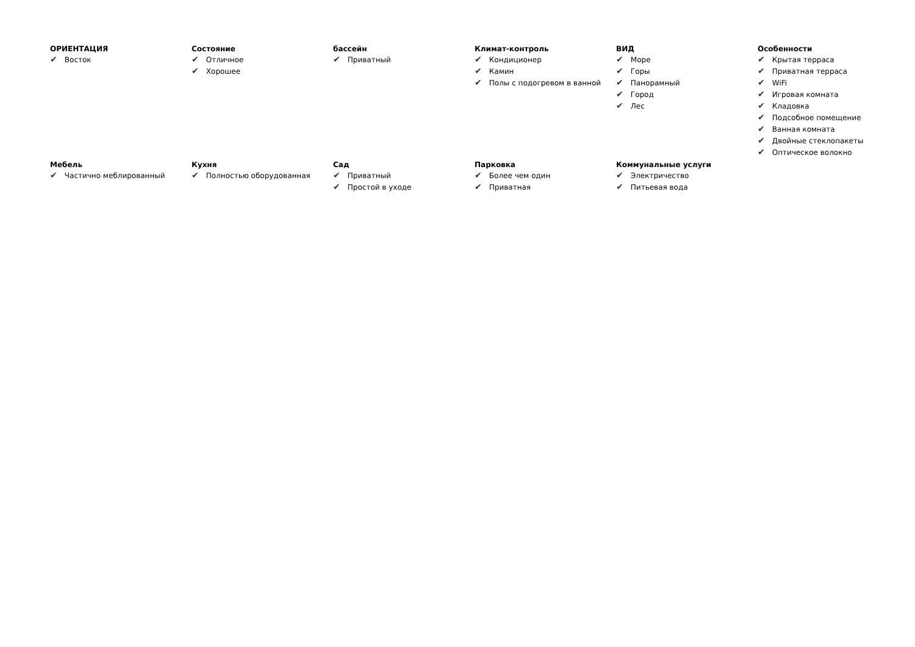ОРИЕНТАЦИЯ
✔ Восток
Состояние
✔ Отличное
✔ Хорошее
бассейн
✔ Приватный
Климат-контроль
✔ Кондиционер
✔ Камин
✔ Полы с подогревом в ванной
ВИД
✔ Море
✔ Горы
✔ Панорамный
✔ Город
✔ Лес
Особенности
✔ Крытая терраса
✔ Приватная терраса
✔ WiFi
✔ Игровая комната
✔ Кладовка
✔ Подсобное помещение
✔ Ванная комната
✔ Двойные стеклопакеты
✔ Оптическое волокно
Мебель
✔ Частично меблированный
Кухня
✔ Полностью оборудованная
Сад
✔ Приватный
✔ Простой в уходе
Парковка
✔ Более чем один
✔ Приватная
Коммунальные услуги
✔ Электричество
✔ Питьевая вода